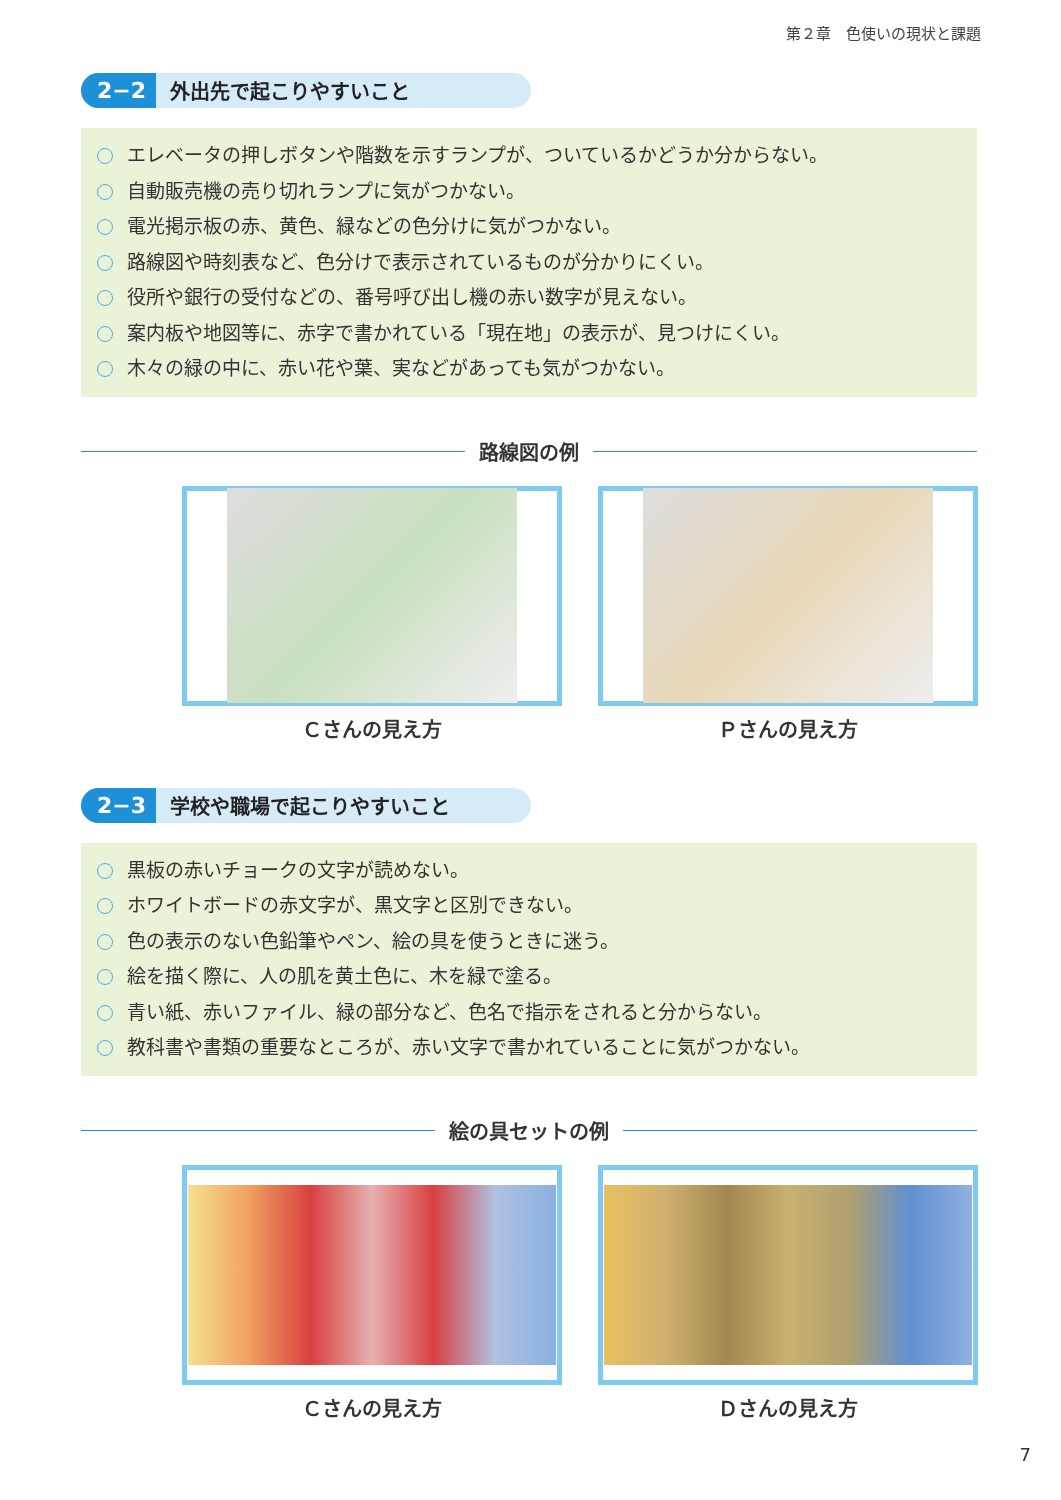第２章　色使いの現状と課題
2−2 外出先で起こりやすいこと
エレベータの押しボタンや階数を示すランプが、ついているかどうか分からない。
自動販売機の売り切れランプに気がつかない。
電光掲示板の赤、黄色、緑などの色分けに気がつかない。
路線図や時刻表など、色分けで表示されているものが分かりにくい。
役所や銀行の受付などの、番号呼び出し機の赤い数字が見えない。
案内板や地図等に、赤字で書かれている「現在地」の表示が、見つけにくい。
木々の緑の中に、赤い花や葉、実などがあっても気がつかない。
路線図の例
Ｃさんの見え方 Ｐさんの見え方
2−3 学校や職場で起こりやすいこと
黒板の赤いチョークの文字が読めない。
ホワイトボードの赤文字が、黒文字と区別できない。
色の表示のない色鉛筆やペン、絵の具を使うときに迷う。
絵を描く際に、人の肌を黄土色に、木を緑で塗る。
青い紙、赤いファイル、緑の部分など、色名で指示をされると分からない。
教科書や書類の重要なところが、赤い文字で書かれていることに気がつかない。
絵の具セットの例
Ｃさんの見え方 Ｄさんの見え方
7